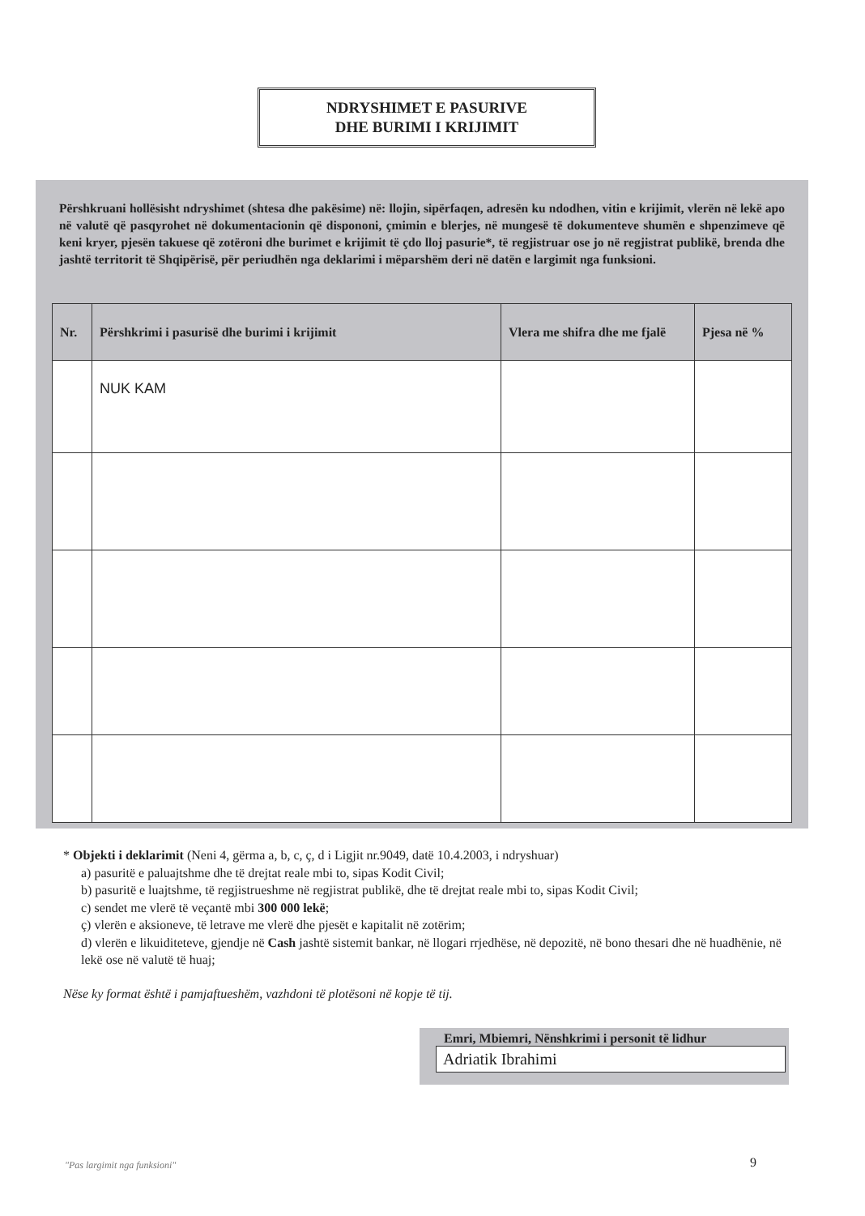NDRYSHIMET E PASURIVE
DHE BURIMI I KRIJIMIT
Përshkruani hollësisht ndryshimet (shtesa dhe pakësime) në: llojin, sipërfaqen, adresën ku ndodhen, vitin e krijimit, vlerën në lekë apo në valutë që pasqyrohet në dokumentacionin që dispononi, çmimin e blerjes, në mungesë të dokumenteve shumën e shpenzimeve që keni kryer, pjesën takuese që zotëroni dhe burimet e krijimit të çdo lloj pasurie*, të regjistruar ose jo në regjistrat publikë, brenda dhe jashtë territorit të Shqipërisë, për periudhën nga deklarimi i mëparshëm deri në datën e largimit nga funksioni.
| Nr. | Përshkrimi i pasurisë dhe burimi i krijimit | Vlera me shifra dhe me fjalë | Pjesa në % |
| --- | --- | --- | --- |
| | NUK KAM | | |
* Objekti i deklarimit (Neni 4, gërma a, b, c, ç, d i Ligjit nr.9049, datë 10.4.2003, i ndryshuar)
a) pasuritë e paluajtshme dhe të drejtat reale mbi to, sipas Kodit Civil;
b) pasuritë e luajtshme, të regjistrueshme në regjistrat publikë, dhe të drejtat reale mbi to, sipas Kodit Civil;
c) sendet me vlerë të veçantë mbi 300 000 lekë;
ç) vlerën e aksioneve, të letrave me vlerë dhe pjesët e kapitalit në zotërim;
d) vlerën e likuiditeteve, gjendje në Cash jashtë sistemit bankar, në llogari rrjedhëse, në depozitë, në bono thesari dhe në huadhënie, në lekë ose në valutë të huaj;
Nëse ky format është i pamjaftueshëm, vazhdoni të plotësoni në kopje të tij.
Emri, Mbiemri, Nënshkrimi i personit të lidhur
Adriatik Ibrahimi
"Pas largimit nga funksioni" 9